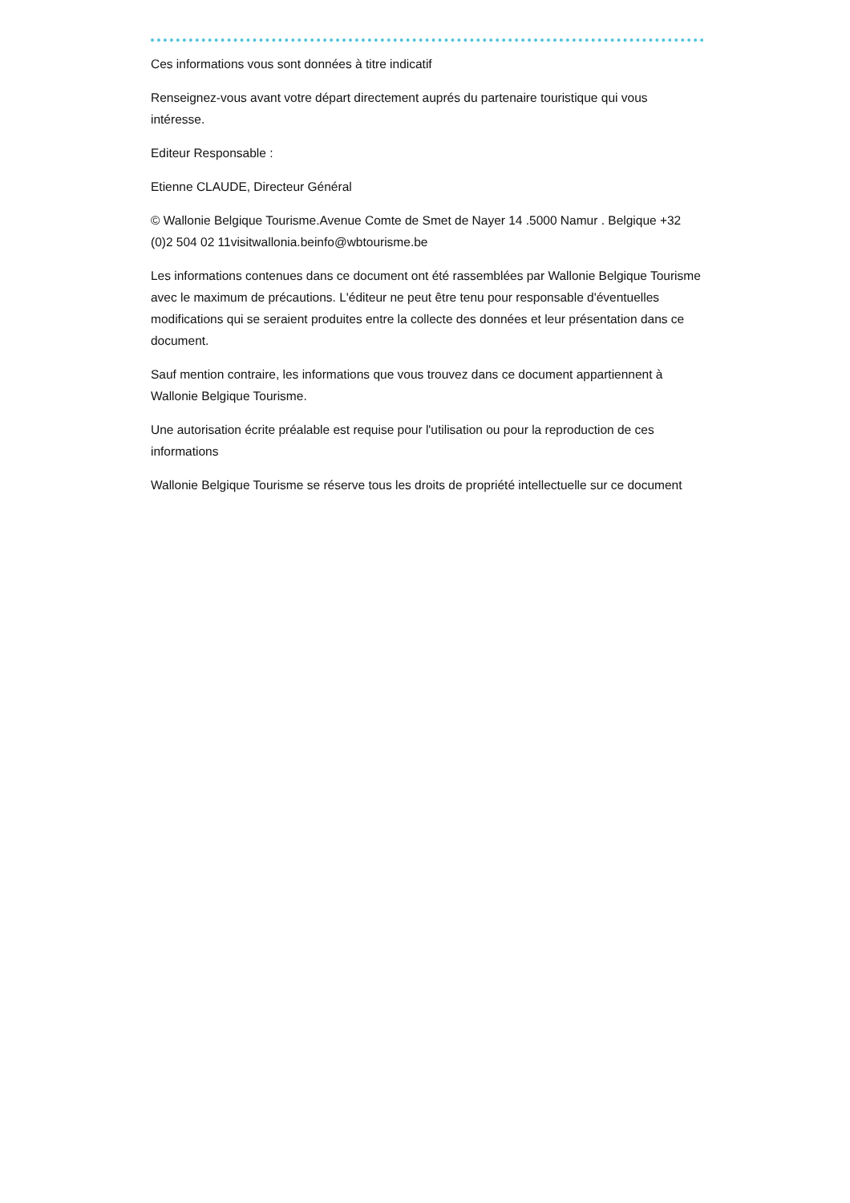Ces informations vous sont données à titre indicatif
Renseignez-vous avant votre départ directement auprés du partenaire touristique qui vous intéresse.
Editeur Responsable :
Etienne CLAUDE, Directeur Général
© Wallonie Belgique Tourisme.Avenue Comte de Smet de Nayer 14 .5000 Namur . Belgique +32 (0)2 504 02 11visitwallonia.beinfo@wbtourisme.be
Les informations contenues dans ce document ont été rassemblées par Wallonie Belgique Tourisme avec le maximum de précautions. L'éditeur ne peut être tenu pour responsable d'éventuelles modifications qui se seraient produites entre la collecte des données et leur présentation dans ce document.
Sauf mention contraire, les informations que vous trouvez dans ce document appartiennent à Wallonie Belgique Tourisme.
Une autorisation écrite préalable est requise pour l'utilisation ou pour la reproduction de ces informations
Wallonie Belgique Tourisme se réserve tous les droits de propriété intellectuelle sur ce document